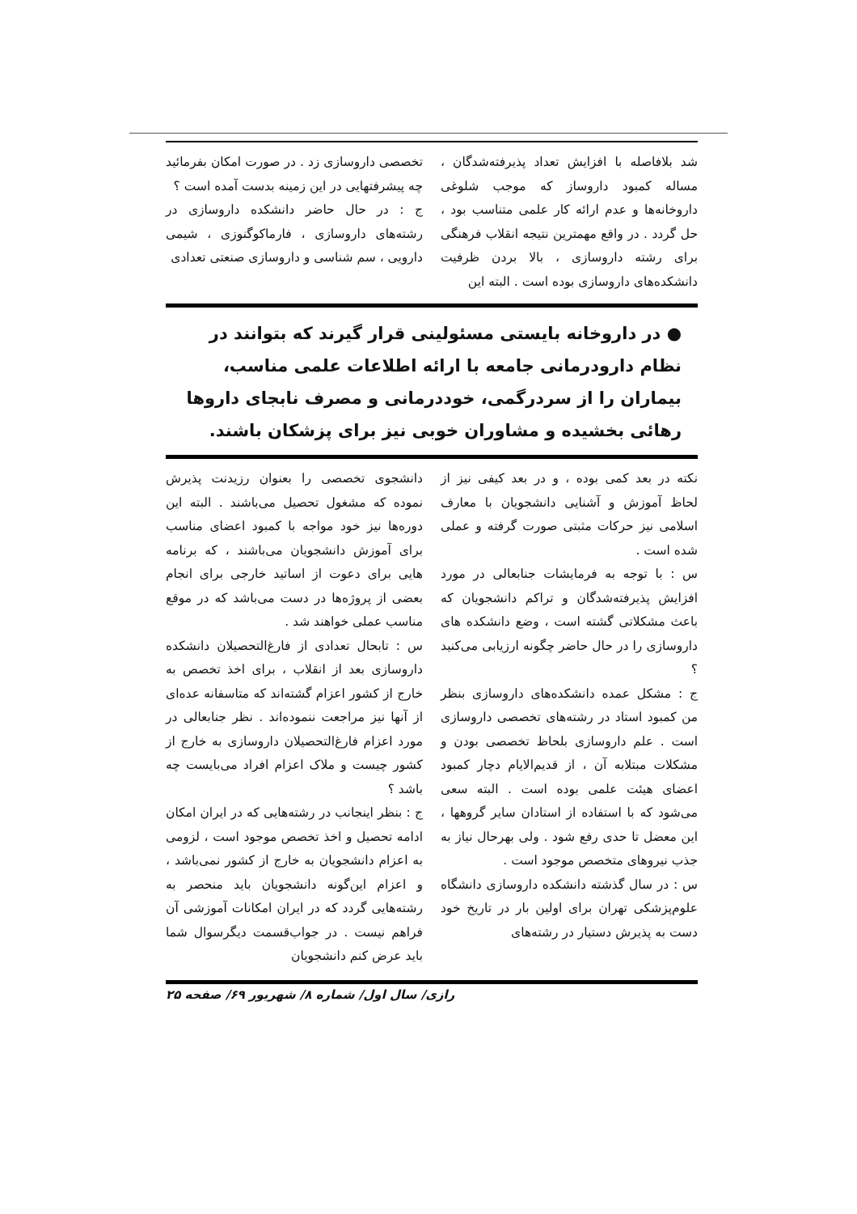شد بلافاصله با افزایش تعداد پذیرفته‌شدگان ، مساله کمبود داروساز که موجب شلوغی داروخانه‌ها و عدم ارائه کار علمی متناسب بود ، حل گردد . در واقع مهمترین نتیجه انقلاب فرهنگی برای رشته داروسازی ، بالا بردن ظرفیت دانشکده‌های داروسازی بوده است . البته این
تخصصی داروسازی زد . در صورت امکان بفرمائید چه پیشرفتهایی در این زمینه بدست آمده است ؟
ج : در حال حاضر دانشکده داروسازی در رشته‌های داروسازی ، فارماکوگنوزی ، شیمی‌ دارویی ، سم شناسی و داروسازی صنعتی تعدادی
● در داروخانه بایستی مسئولینی قرار گیرند که بتوانند در نظام دارودرمانی جامعه با ارائه اطلاعات علمی مناسب، بیماران را از سردرگمی، خوددرمانی و مصرف نابجای داروها رهائی بخشیده و مشاوران خوبی نیز برای پزشکان باشند.
نکته در بعد کمی بوده ، و در بعد کیفی نیز از لحاظ آموزش و آشنایی دانشجویان با معارف اسلامی نیز حرکات مثبتی صورت گرفته و عملی شده است .
س : با توجه به فرمایشات جنابعالی در مورد افزایش پذیرفته‌شدگان و تراکم دانشجویان که باعث مشکلاتی گشته است ، وضع دانشکده ‌های داروسازی را در حال حاضر چگونه ارزیابی می‌کنید ؟
ج : مشکل عمده دانشکده‌های داروسازی بنظر من کمبود استاد در رشته‌های تخصصی داروسازی است . علم داروسازی بلحاظ تخصصی بودن و مشکلات مبتلابه آن ، از قدیم‌الایام دچار کمبود اعضای هیئت علمی بوده است . البته سعی می‌شود که با استفاده از استادان سایر گروهها ، این معضل تا حدی رفع شود . ولی بهرحال نیاز به جذب نیروهای متخصص موجود است .
س : در سال گذشته دانشکده داروسازی دانشگاه علوم‌پزشکی تهران برای اولین بار در تاریخ خود دست به پذیرش دستیار در رشته‌های
دانشجوی تخصصی را بعنوان رزیدنت پذیرش نموده که مشغول تحصیل می‌باشند . البته این دوره‌ها نیز خود مواجه با کمبود اعضای مناسب برای آموزش دانشجویان می‌باشند ، که برنامه ‌هایی برای دعوت از اساتید خارجی برای انجام بعضی از پروژه‌ها در دست می‌باشد که در موقع مناسب عملی خواهند شد .
س : تابحال تعدادی از فارغ‌التحصیلان دانشکده داروسازی بعد از انقلاب ، برای اخذ تخصص به خارج از کشور اعزام گشته‌اند که متاسفانه عده‌ای از آنها نیز مراجعت ننموده‌اند . نظر جنابعالی در مورد اعزام فارغ‌التحصیلان داروسازی به خارج از کشور چیست و ملاک اعزام افراد می‌بایست چه باشد ؟
ج : بنظر اینجانب در رشته‌هایی که در ایران امکان ادامه تحصیل و اخذ تخصص موجود است ، لزومی به اعزام دانشجویان به خارج از کشور نمی‌باشد ، و اعزام این‌گونه دانشجویان باید منحصر به رشته‌هایی گردد که در ایران امکانات آموزشی آن فراهم نیست . در جواب‌قسمت دیگرسوال شما باید عرض کنم دانشجویان
رازی/ سال اول/ شماره ۸/ شهریور ۶۹/ صفحه ۲۵